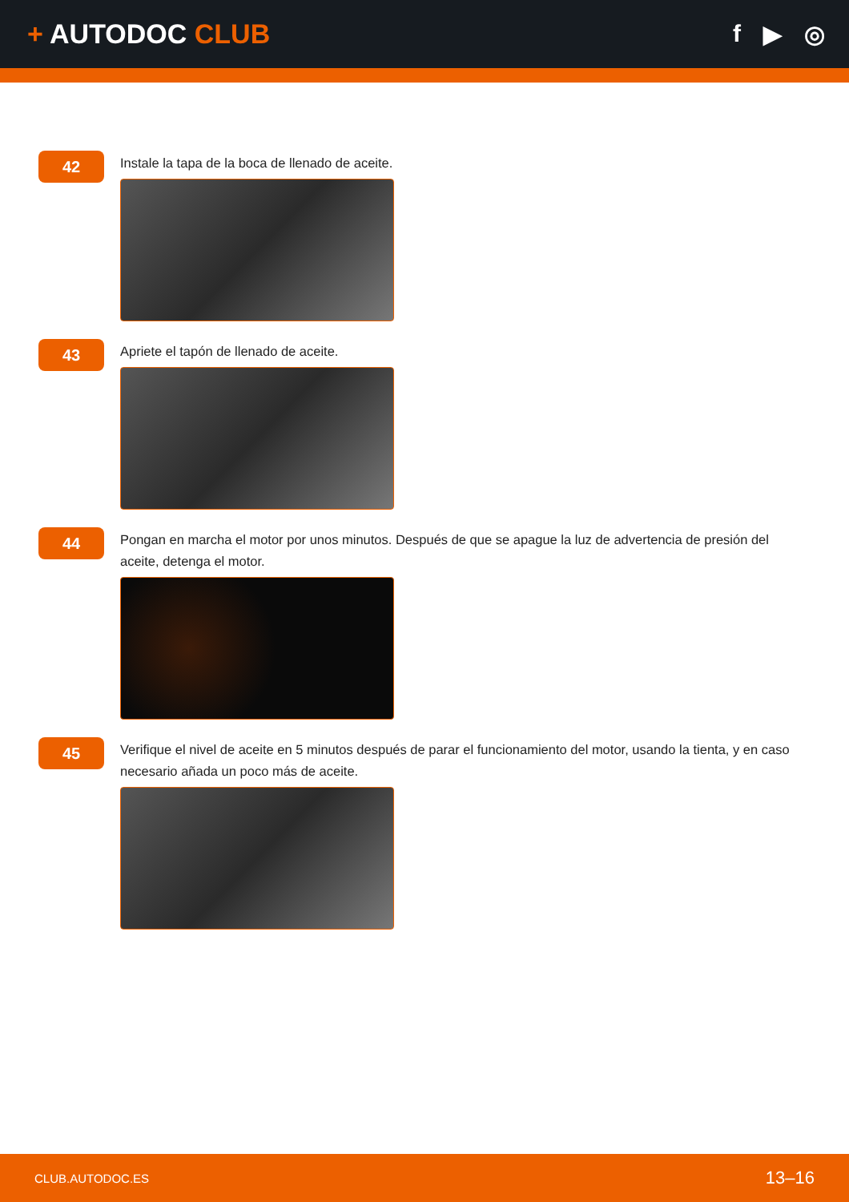+ AUTODOC CLUB f ▶ ◎
42
Instale la tapa de la boca de llenado de aceite.
43
Apriete el tapón de llenado de aceite.
44
Pongan en marcha el motor por unos minutos. Después de que se apague la luz de advertencia de presión del aceite, detenga el motor.
45
Verifique el nivel de aceite en 5 minutos después de parar el funcionamiento del motor, usando la tienta, y en caso necesario añada un poco más de aceite.
CLUB.AUTODOC.ES 13–16